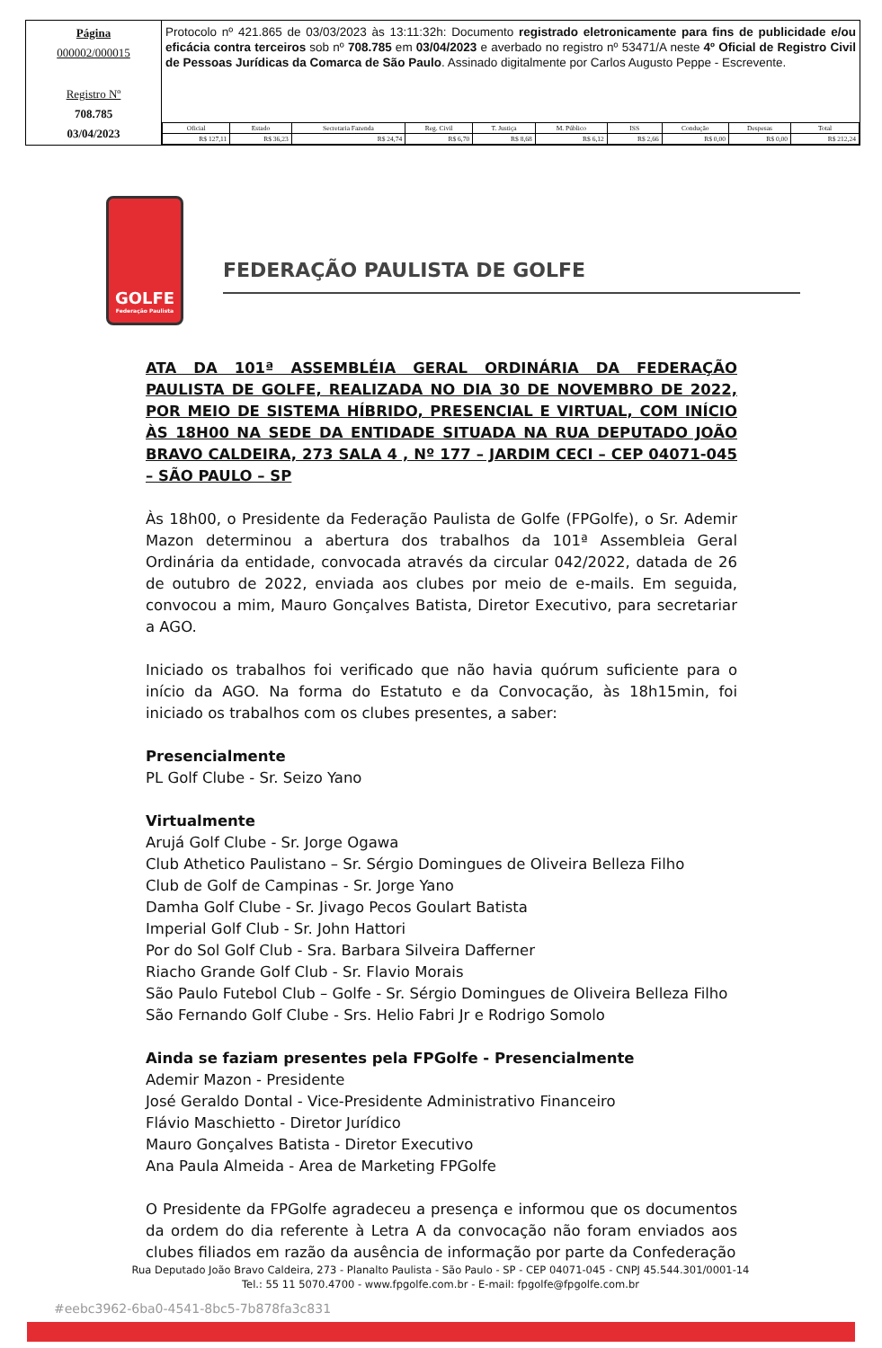Página
000002/000015
Registro Nº
708.785
03/04/2023
Protocolo nº 421.865 de 03/03/2023 às 13:11:32h: Documento registrado eletronicamente para fins de publicidade e/ou eficácia contra terceiros sob nº 708.785 em 03/04/2023 e averbado no registro nº 53471/A neste 4º Oficial de Registro Civil de Pessoas Jurídicas da Comarca de São Paulo. Assinado digitalmente por Carlos Augusto Peppe - Escrevente.
| Oficial | Estado | Secretaria Fazenda | Reg. Civil | T. Justiça | M. Público | ISS | Condução | Despesas | Total |
| --- | --- | --- | --- | --- | --- | --- | --- | --- | --- |
| R$ 127,11 | R$ 36,23 | R$ 24,74 | R$ 6,70 | R$ 8,68 | R$ 6,12 | R$ 2,66 | R$ 0,00 | R$ 0,00 | R$ 212,24 |
GOLFE
Federação Paulista
FEDERAÇÃO PAULISTA DE GOLFE
ATA DA 101ª ASSEMBLÉIA GERAL ORDINÁRIA DA FEDERAÇÃO PAULISTA DE GOLFE, REALIZADA NO DIA 30 DE NOVEMBRO DE 2022, POR MEIO DE SISTEMA HÍBRIDO, PRESENCIAL E VIRTUAL, COM INÍCIO ÀS 18H00 NA SEDE DA ENTIDADE SITUADA NA RUA DEPUTADO JOÃO BRAVO CALDEIRA, 273 SALA 4 , Nº 177 – JARDIM CECI – CEP 04071-045 – SÃO PAULO – SP
Às 18h00, o Presidente da Federação Paulista de Golfe (FPGolfe), o Sr. Ademir Mazon determinou a abertura dos trabalhos da 101ª Assembleia Geral Ordinária da entidade, convocada através da circular 042/2022, datada de 26 de outubro de 2022, enviada aos clubes por meio de e-mails. Em seguida, convocou a mim, Mauro Gonçalves Batista, Diretor Executivo, para secretariar a AGO.
Iniciado os trabalhos foi verificado que não havia quórum suficiente para o início da AGO. Na forma do Estatuto e da Convocação, às 18h15min, foi iniciado os trabalhos com os clubes presentes, a saber:
Presencialmente
PL Golf Clube - Sr. Seizo Yano
Virtualmente
Arujá Golf Clube - Sr. Jorge Ogawa
Club Athetico Paulistano – Sr. Sérgio Domingues de Oliveira Belleza Filho
Club de Golf de Campinas - Sr. Jorge Yano
Damha Golf Clube - Sr. Jivago Pecos Goulart Batista
Imperial Golf Club - Sr. John Hattori
Por do Sol Golf Club - Sra. Barbara Silveira Dafferner
Riacho Grande Golf Club - Sr. Flavio Morais
São Paulo Futebol Club – Golfe - Sr. Sérgio Domingues de Oliveira Belleza Filho
São Fernando Golf Clube - Srs. Helio Fabri Jr e Rodrigo Somolo
Ainda se faziam presentes pela FPGolfe - Presencialmente
Ademir Mazon - Presidente
José Geraldo Dontal - Vice-Presidente Administrativo Financeiro
Flávio Maschietto - Diretor Jurídico
Mauro Gonçalves Batista - Diretor Executivo
Ana Paula Almeida - Area de Marketing FPGolfe
O Presidente da FPGolfe agradeceu a presença e informou que os documentos da ordem do dia referente à Letra A da convocação não foram enviados aos clubes filiados em razão da ausência de informação por parte da Confederação
Rua Deputado João Bravo Caldeira, 273 - Planalto Paulista - São Paulo - SP - CEP 04071-045 - CNPJ 45.544.301/0001-14
Tel.: 55 11 5070.4700 - www.fpgolfe.com.br - E-mail: fpgolfe@fpgolfe.com.br
#eebc3962-6ba0-4541-8bc5-7b878fa3c831